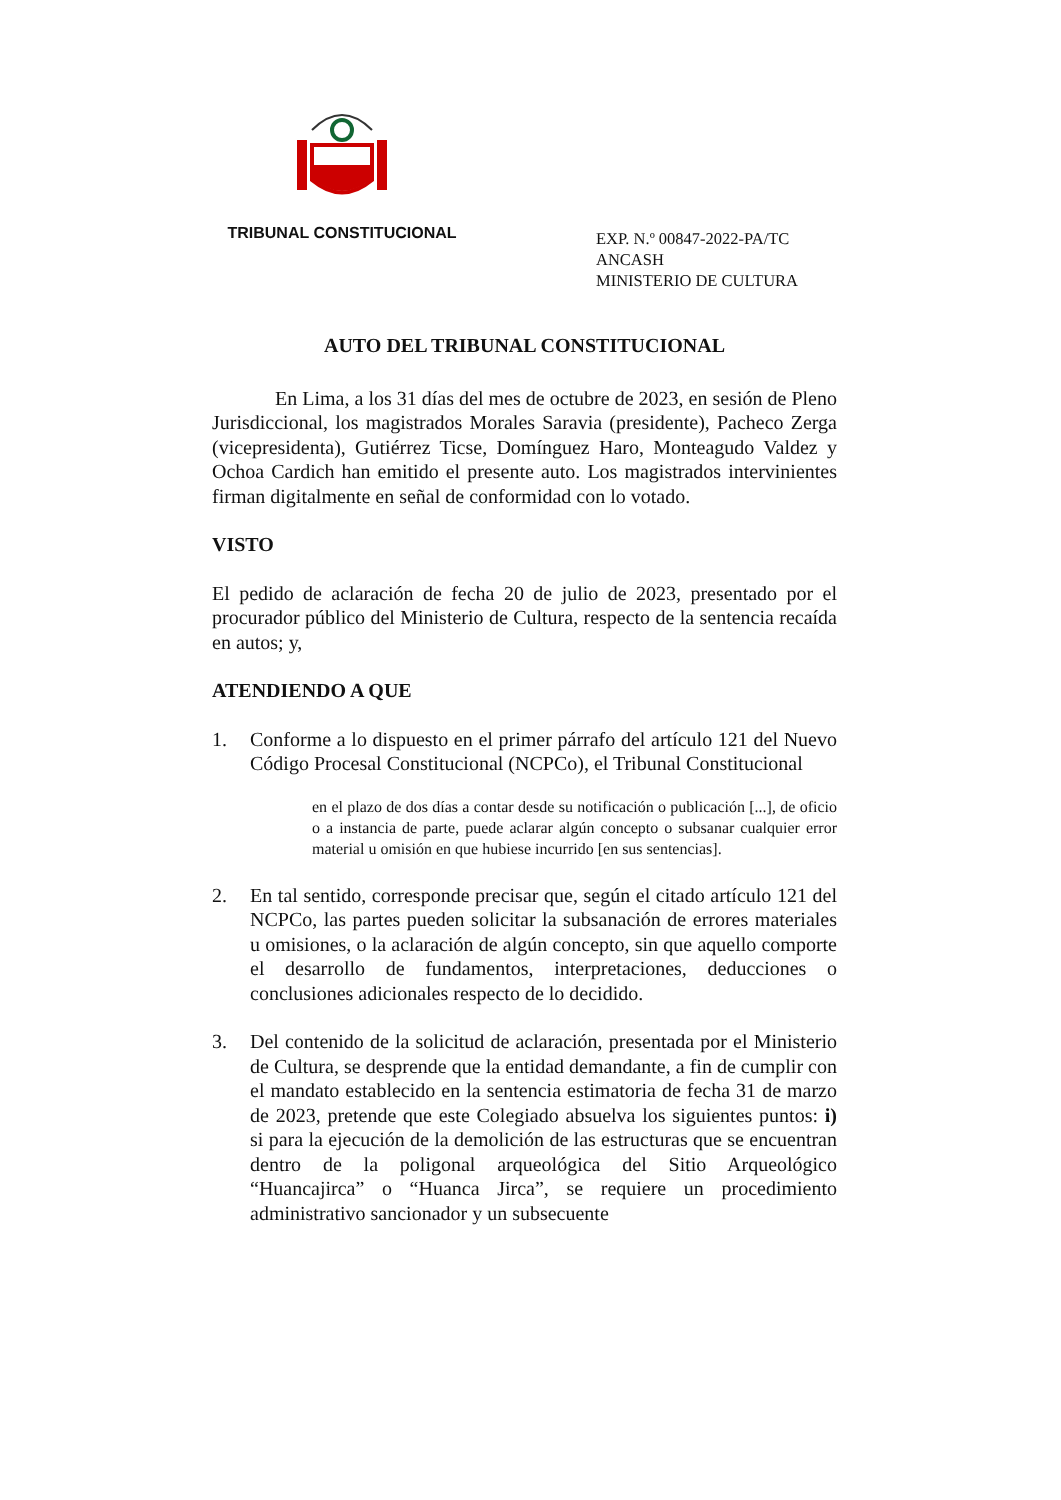TRIBUNAL CONSTITUCIONAL
EXP. N.º 00847-2022-PA/TC
ANCASH
MINISTERIO DE CULTURA
AUTO DEL TRIBUNAL CONSTITUCIONAL
En Lima, a los 31 días del mes de octubre de 2023, en sesión de Pleno Jurisdiccional, los magistrados Morales Saravia (presidente), Pacheco Zerga (vicepresidenta), Gutiérrez Ticse, Domínguez Haro, Monteagudo Valdez y Ochoa Cardich han emitido el presente auto. Los magistrados intervinientes firman digitalmente en señal de conformidad con lo votado.
VISTO
El pedido de aclaración de fecha 20 de julio de 2023, presentado por el procurador público del Ministerio de Cultura, respecto de la sentencia recaída en autos; y,
ATENDIENDO A QUE
1. Conforme a lo dispuesto en el primer párrafo del artículo 121 del Nuevo Código Procesal Constitucional (NCPCo), el Tribunal Constitucional
en el plazo de dos días a contar desde su notificación o publicación [...], de oficio o a instancia de parte, puede aclarar algún concepto o subsanar cualquier error material u omisión en que hubiese incurrido [en sus sentencias].
2. En tal sentido, corresponde precisar que, según el citado artículo 121 del NCPCo, las partes pueden solicitar la subsanación de errores materiales u omisiones, o la aclaración de algún concepto, sin que aquello comporte el desarrollo de fundamentos, interpretaciones, deducciones o conclusiones adicionales respecto de lo decidido.
3. Del contenido de la solicitud de aclaración, presentada por el Ministerio de Cultura, se desprende que la entidad demandante, a fin de cumplir con el mandato establecido en la sentencia estimatoria de fecha 31 de marzo de 2023, pretende que este Colegiado absuelva los siguientes puntos: i) si para la ejecución de la demolición de las estructuras que se encuentran dentro de la poligonal arqueológica del Sitio Arqueológico “Huancajirca” o “Huanca Jirca”, se requiere un procedimiento administrativo sancionador y un subsecuente